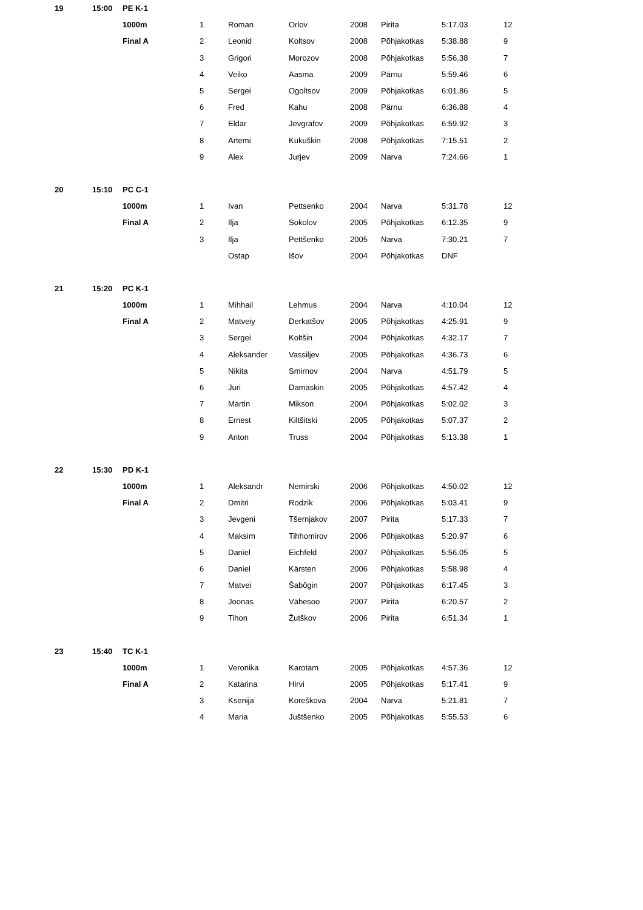| 19 | 15:00 | PE K-1 | | | | | | | |
| | | 1000m | 1 | Roman | Orlov | 2008 | Pirita | 5:17.03 | 12 |
| | | Final A | 2 | Leonid | Koltsov | 2008 | Põhjakotkas | 5:38.88 | 9 |
| | | | 3 | Grigori | Morozov | 2008 | Põhjakotkas | 5:56.38 | 7 |
| | | | 4 | Veiko | Aasma | 2009 | Pärnu | 5:59.46 | 6 |
| | | | 5 | Sergei | Ogoltsov | 2009 | Põhjakotkas | 6:01.86 | 5 |
| | | | 6 | Fred | Kahu | 2008 | Pärnu | 6:36.88 | 4 |
| | | | 7 | Eldar | Jevgrafov | 2009 | Põhjakotkas | 6:59.92 | 3 |
| | | | 8 | Artemi | Kukuškin | 2008 | Põhjakotkas | 7:15.51 | 2 |
| | | | 9 | Alex | Jurjev | 2009 | Narva | 7:24.66 | 1 |
| 20 | 15:10 | PC C-1 | | | | | | | |
| | | 1000m | 1 | Ivan | Pettsenko | 2004 | Narva | 5:31.78 | 12 |
| | | Final A | 2 | Ilja | Sokolov | 2005 | Põhjakotkas | 6:12.35 | 9 |
| | | | 3 | Ilja | Pettšenko | 2005 | Narva | 7:30.21 | 7 |
| | | | | Ostap | Išov | 2004 | Põhjakotkas | DNF | |
| 21 | 15:20 | PC K-1 | | | | | | | |
| | | 1000m | 1 | Mihhail | Lehmus | 2004 | Narva | 4:10.04 | 12 |
| | | Final A | 2 | Matveiy | Derkatšov | 2005 | Põhjakotkas | 4:25.91 | 9 |
| | | | 3 | Sergei | Koltšin | 2004 | Põhjakotkas | 4:32.17 | 7 |
| | | | 4 | Aleksander | Vassiljev | 2005 | Põhjakotkas | 4:36.73 | 6 |
| | | | 5 | Nikita | Smirnov | 2004 | Narva | 4:51.79 | 5 |
| | | | 6 | Juri | Damaskin | 2005 | Põhjakotkas | 4:57.42 | 4 |
| | | | 7 | Martin | Mikson | 2004 | Põhjakotkas | 5:02.02 | 3 |
| | | | 8 | Ernest | Kiltšitski | 2005 | Põhjakotkas | 5:07.37 | 2 |
| | | | 9 | Anton | Truss | 2004 | Põhjakotkas | 5:13.38 | 1 |
| 22 | 15:30 | PD K-1 | | | | | | | |
| | | 1000m | 1 | Aleksandr | Nemirski | 2006 | Põhjakotkas | 4:50.02 | 12 |
| | | Final A | 2 | Dmitri | Rodzik | 2006 | Põhjakotkas | 5:03.41 | 9 |
| | | | 3 | Jevgeni | Tšernjakov | 2007 | Pirita | 5:17.33 | 7 |
| | | | 4 | Maksim | Tihhomirov | 2006 | Põhjakotkas | 5:20.97 | 6 |
| | | | 5 | Daniel | Eichfeld | 2007 | Põhjakotkas | 5:56.05 | 5 |
| | | | 6 | Daniel | Kärsten | 2006 | Põhjakotkas | 5:58.98 | 4 |
| | | | 7 | Matvei | Šabõgin | 2007 | Põhjakotkas | 6:17.45 | 3 |
| | | | 8 | Joonas | Vähesoo | 2007 | Pirita | 6:20.57 | 2 |
| | | | 9 | Tihon | Žutškov | 2006 | Pirita | 6:51.34 | 1 |
| 23 | 15:40 | TC K-1 | | | | | | | |
| | | 1000m | 1 | Veronika | Karotam | 2005 | Põhjakotkas | 4:57.36 | 12 |
| | | Final A | 2 | Katarina | Hirvi | 2005 | Põhjakotkas | 5:17.41 | 9 |
| | | | 3 | Ksenija | Koreškova | 2004 | Narva | 5:21.81 | 7 |
| | | | 4 | Maria | Juštšenko | 2005 | Põhjakotkas | 5:55.53 | 6 |